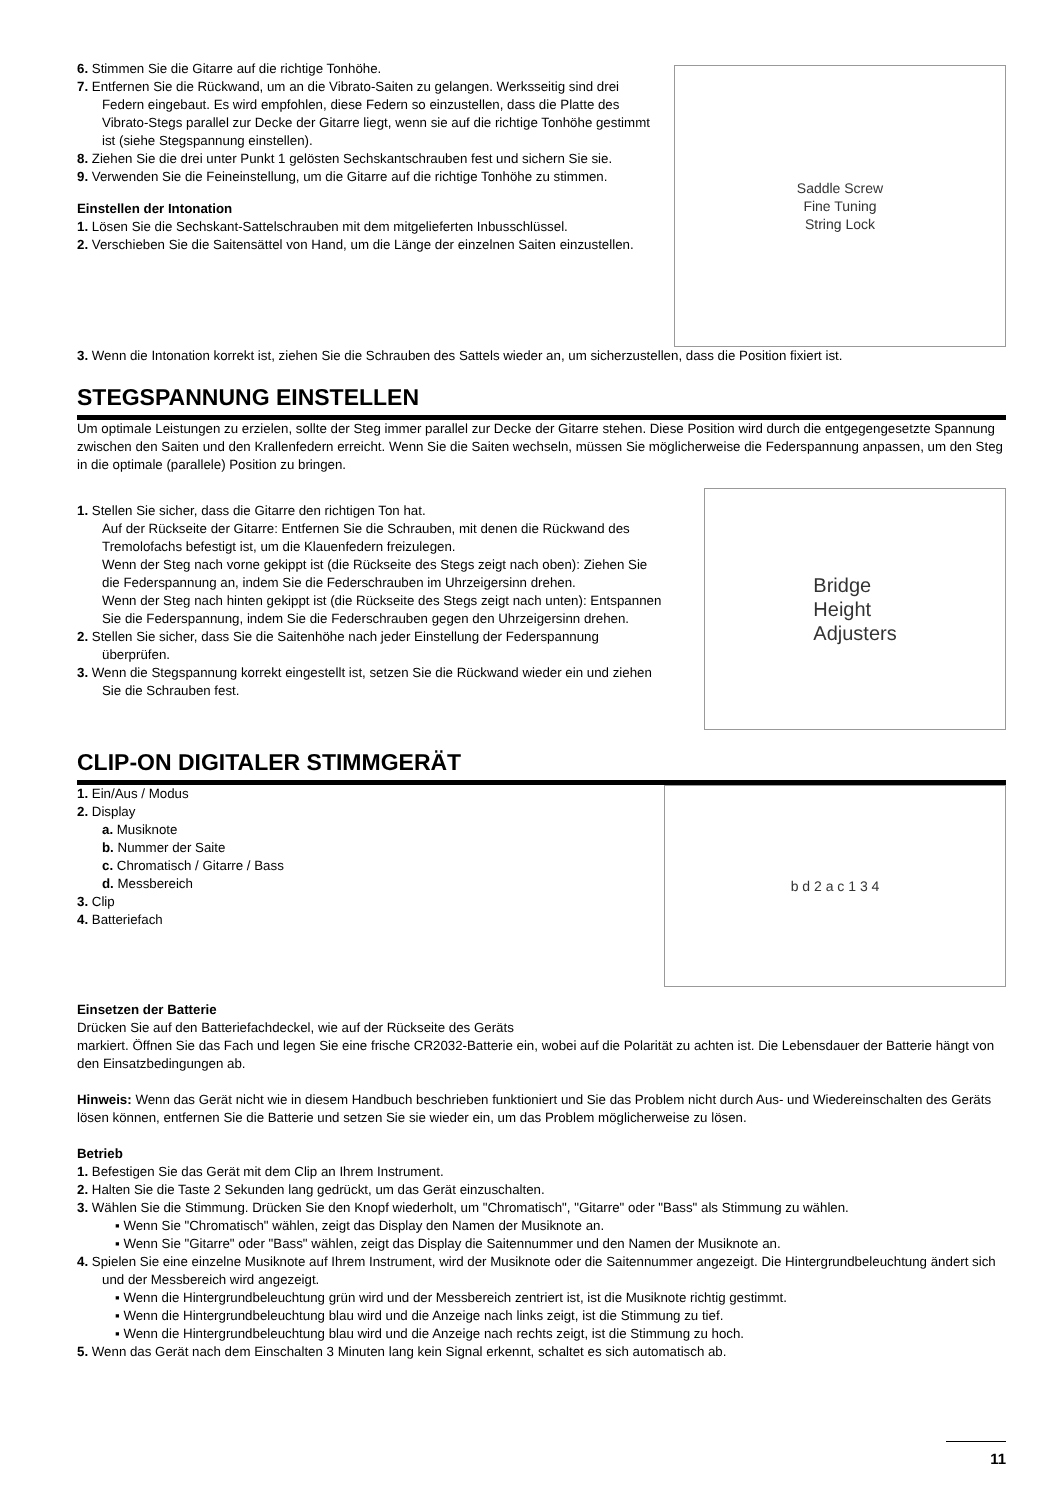6. Stimmen Sie die Gitarre auf die richtige Tonhöhe.
7. Entfernen Sie die Rückwand, um an die Vibrato-Saiten zu gelangen. Werksseitig sind drei Federn eingebaut. Es wird empfohlen, diese Federn so einzustellen, dass die Platte des Vibrato-Stegs parallel zur Decke der Gitarre liegt, wenn sie auf die richtige Tonhöhe gestimmt ist (siehe Stegspannung einstellen).
8. Ziehen Sie die drei unter Punkt 1 gelösten Sechskantschrauben fest und sichern Sie sie.
9. Verwenden Sie die Feineinstellung, um die Gitarre auf die richtige Tonhöhe zu stimmen.
Einstellen der Intonation
1. Lösen Sie die Sechskant-Sattelschrauben mit dem mitgelieferten Inbusschlüssel.
2. Verschieben Sie die Saitensättel von Hand, um die Länge der einzelnen Saiten einzustellen.
Saddle Screw
Fine Tuning
String Lock
3. Wenn die Intonation korrekt ist, ziehen Sie die Schrauben des Sattels wieder an, um sicherzustellen, dass die Position fixiert ist.
STEGSPANNUNG EINSTELLEN
Um optimale Leistungen zu erzielen, sollte der Steg immer parallel zur Decke der Gitarre stehen. Diese Position wird durch die entgegengesetzte Spannung zwischen den Saiten und den Krallenfedern erreicht. Wenn Sie die Saiten wechseln, müssen Sie möglicherweise die Federspannung anpassen, um den Steg in die optimale (parallele) Position zu bringen.
1. Stellen Sie sicher, dass die Gitarre den richtigen Ton hat.
Auf der Rückseite der Gitarre: Entfernen Sie die Schrauben, mit denen die Rückwand des Tremolofachs befestigt ist, um die Klauenfedern freizulegen.
Wenn der Steg nach vorne gekippt ist (die Rückseite des Stegs zeigt nach oben): Ziehen Sie die Federspannung an, indem Sie die Federschrauben im Uhrzeigersinn drehen.
Wenn der Steg nach hinten gekippt ist (die Rückseite des Stegs zeigt nach unten): Entspannen Sie die Federspannung, indem Sie die Federschrauben gegen den Uhrzeigersinn drehen.
2. Stellen Sie sicher, dass Sie die Saitenhöhe nach jeder Einstellung der Federspannung überprüfen.
3. Wenn die Stegspannung korrekt eingestellt ist, setzen Sie die Rückwand wieder ein und ziehen Sie die Schrauben fest.
Bridge
Height
Adjusters
CLIP-ON DIGITALER STIMMGERÄT
1. Ein/Aus / Modus
2. Display
a. Musiknote
b. Nummer der Saite
c. Chromatisch / Gitarre / Bass
d. Messbereich
3. Clip
4. Batteriefach
b d 2 a c 1 3 4
Einsetzen der Batterie
Drücken Sie auf den Batteriefachdeckel, wie auf der Rückseite des Geräts
markiert. Öffnen Sie das Fach und legen Sie eine frische CR2032-Batterie ein, wobei auf die Polarität zu achten ist. Die Lebensdauer der Batterie hängt von den Einsatzbedingungen ab.
Hinweis: Wenn das Gerät nicht wie in diesem Handbuch beschrieben funktioniert und Sie das Problem nicht durch Aus- und Wiedereinschalten des Geräts lösen können, entfernen Sie die Batterie und setzen Sie sie wieder ein, um das Problem möglicherweise zu lösen.
Betrieb
1. Befestigen Sie das Gerät mit dem Clip an Ihrem Instrument.
2. Halten Sie die Taste 2 Sekunden lang gedrückt, um das Gerät einzuschalten.
3. Wählen Sie die Stimmung. Drücken Sie den Knopf wiederholt, um "Chromatisch", "Gitarre" oder "Bass" als Stimmung zu wählen.
▪ Wenn Sie "Chromatisch" wählen, zeigt das Display den Namen der Musiknote an.
▪ Wenn Sie "Gitarre" oder "Bass" wählen, zeigt das Display die Saitennummer und den Namen der Musiknote an.
4. Spielen Sie eine einzelne Musiknote auf Ihrem Instrument, wird der Musiknote oder die Saitennummer angezeigt. Die Hintergrundbeleuchtung ändert sich und der Messbereich wird angezeigt.
▪ Wenn die Hintergrundbeleuchtung grün wird und der Messbereich zentriert ist, ist die Musiknote richtig gestimmt.
▪ Wenn die Hintergrundbeleuchtung blau wird und die Anzeige nach links zeigt, ist die Stimmung zu tief.
▪ Wenn die Hintergrundbeleuchtung blau wird und die Anzeige nach rechts zeigt, ist die Stimmung zu hoch.
5. Wenn das Gerät nach dem Einschalten 3 Minuten lang kein Signal erkennt, schaltet es sich automatisch ab.
11